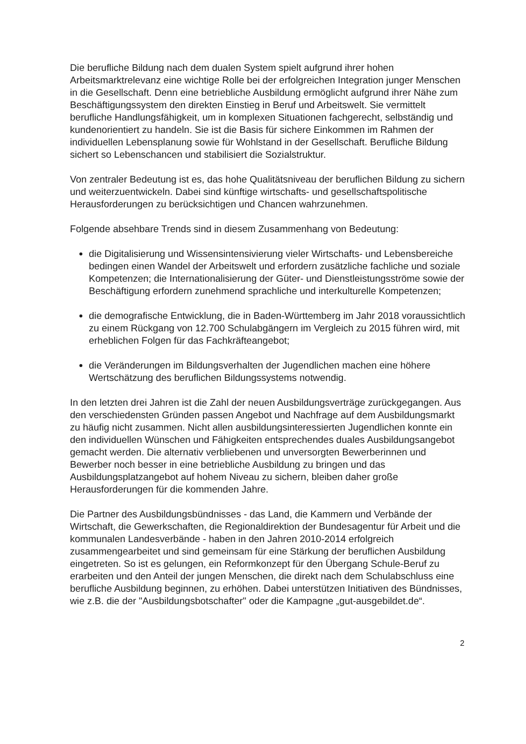Die berufliche Bildung nach dem dualen System spielt aufgrund ihrer hohen Arbeitsmarktrelevanz eine wichtige Rolle bei der erfolgreichen Integration junger Menschen in die Gesellschaft. Denn eine betriebliche Ausbildung ermöglicht aufgrund ihrer Nähe zum Beschäftigungssystem den direkten Einstieg in Beruf und Arbeitswelt. Sie vermittelt berufliche Handlungsfähigkeit, um in komplexen Situationen fachgerecht, selbständig und kundenorientiert zu handeln. Sie ist die Basis für sichere Einkommen im Rahmen der individuellen Lebensplanung sowie für Wohlstand in der Gesellschaft. Berufliche Bildung sichert so Lebenschancen und stabilisiert die Sozialstruktur.
Von zentraler Bedeutung ist es, das hohe Qualitätsniveau der beruflichen Bildung zu sichern und weiterzuentwickeln. Dabei sind künftige wirtschafts- und gesellschaftspolitische Herausforderungen zu berücksichtigen und Chancen wahrzunehmen.
Folgende absehbare Trends sind in diesem Zusammenhang von Bedeutung:
die Digitalisierung und Wissensintensivierung vieler Wirtschafts- und Lebensbereiche bedingen einen Wandel der Arbeitswelt und erfordern zusätzliche fachliche und soziale Kompetenzen; die Internationalisierung der Güter- und Dienstleistungsströme sowie der Beschäftigung erfordern zunehmend sprachliche und interkulturelle Kompetenzen;
die demografische Entwicklung, die in Baden-Württemberg im Jahr 2018 voraussichtlich zu einem Rückgang von 12.700 Schulabgängern im Vergleich zu 2015 führen wird, mit erheblichen Folgen für das Fachkräfteangebot;
die Veränderungen im Bildungsverhalten der Jugendlichen machen eine höhere Wertschätzung des beruflichen Bildungssystems notwendig.
In den letzten drei Jahren ist die Zahl der neuen Ausbildungsverträge zurückgegangen. Aus den verschiedensten Gründen passen Angebot und Nachfrage auf dem Ausbildungsmarkt zu häufig nicht zusammen. Nicht allen ausbildungsinteressierten Jugendlichen konnte ein den individuellen Wünschen und Fähigkeiten entsprechendes duales Ausbildungsangebot gemacht werden. Die alternativ verbliebenen und unversorgten Bewerberinnen und Bewerber noch besser in eine betriebliche Ausbildung zu bringen und das Ausbildungsplatzangebot auf hohem Niveau zu sichern, bleiben daher große Herausforderungen für die kommenden Jahre.
Die Partner des Ausbildungsbündnisses - das Land, die Kammern und Verbände der Wirtschaft, die Gewerkschaften, die Regionaldirektion der Bundesagentur für Arbeit und die kommunalen Landesverbände - haben in den Jahren 2010-2014 erfolgreich zusammengearbeitet und sind gemeinsam für eine Stärkung der beruflichen Ausbildung eingetreten. So ist es gelungen, ein Reformkonzept für den Übergang Schule-Beruf zu erarbeiten und den Anteil der jungen Menschen, die direkt nach dem Schulabschluss eine berufliche Ausbildung beginnen, zu erhöhen. Dabei unterstützen Initiativen des Bündnisses, wie z.B. die der "Ausbildungsbotschafter" oder die Kampagne „gut-ausgebildet.de“.
2